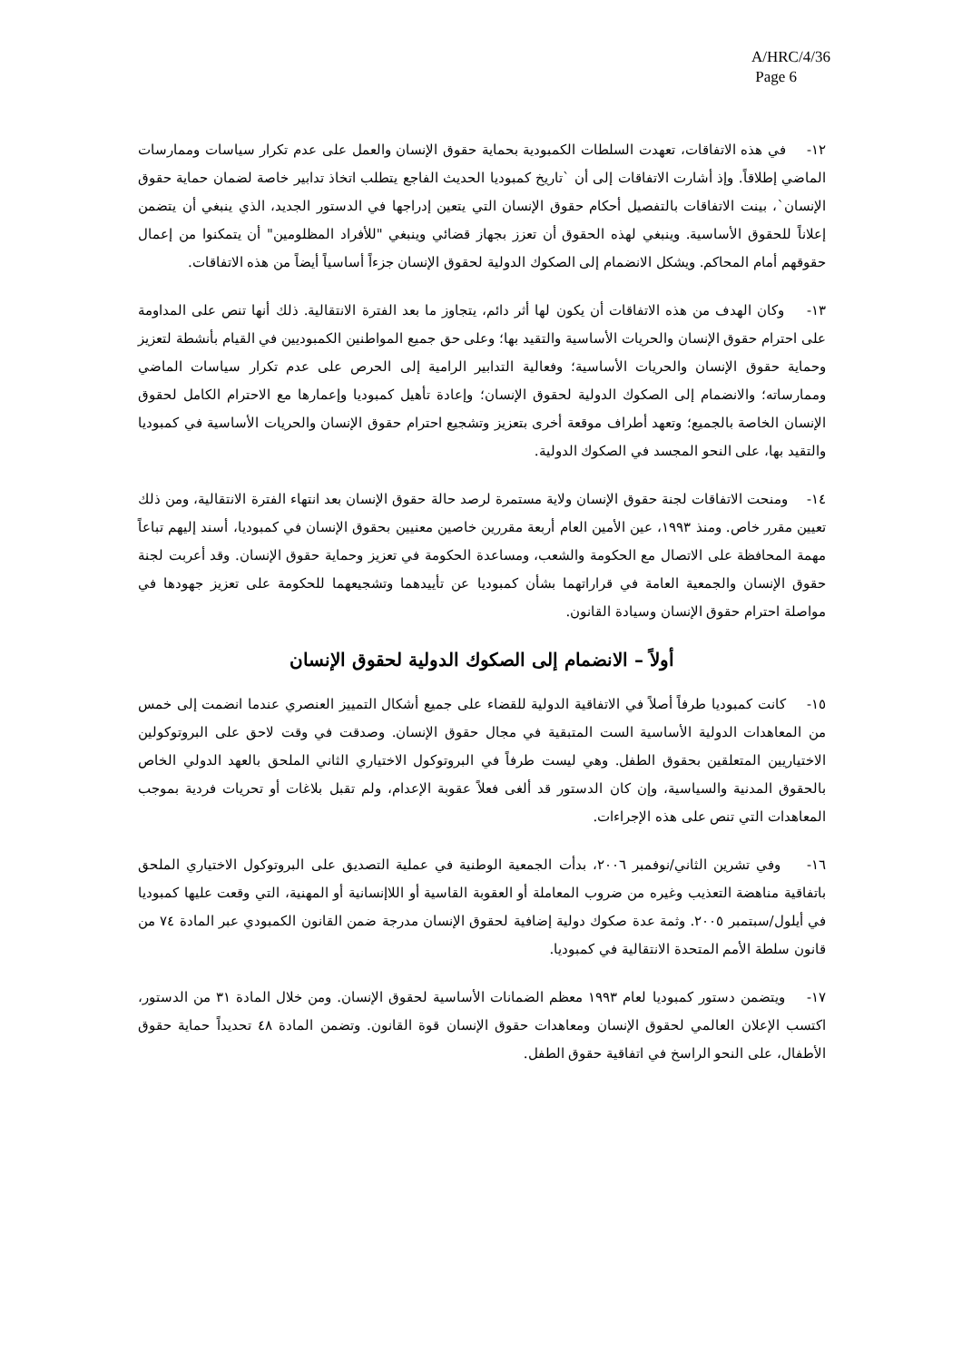A/HRC/4/36
Page 6
١٢- في هذه الاتفاقات، تعهدت السلطات الكمبودية بحماية حقوق الإنسان والعمل على عدم تكرار سياسات وممارسات الماضي إطلاقاً. وإذ أشارت الاتفاقات إلى أن `تاريخ كمبوديا الحديث الفاجع يتطلب اتخاذ تدابير خاصة لضمان حماية حقوق الإنسان`، بينت الاتفاقات بالتفصيل أحكام حقوق الإنسان التي يتعين إدراجها في الدستور الجديد، الذي ينبغي أن يتضمن إعلاناً للحقوق الأساسية. وينبغي لهذه الحقوق أن تعزز بجهاز قضائي وينبغي "للأفراد المظلومين" أن يتمكنوا من إعمال حقوقهم أمام المحاكم. ويشكل الانضمام إلى الصكوك الدولية لحقوق الإنسان جزءاً أساسياً أيضاً من هذه الاتفاقات.
١٣- وكان الهدف من هذه الاتفاقات أن يكون لها أثر دائم، يتجاوز ما بعد الفترة الانتقالية. ذلك أنها تنص على المداومة على احترام حقوق الإنسان والحريات الأساسية والتقيد بها؛ وعلى حق جميع المواطنين الكمبوديين في القيام بأنشطة لتعزيز وحماية حقوق الإنسان والحريات الأساسية؛ وفعالية التدابير الرامية إلى الحرص على عدم تكرار سياسات الماضي وممارساته؛ والانضمام إلى الصكوك الدولية لحقوق الإنسان؛ وإعادة تأهيل كمبوديا وإعمارها مع الاحترام الكامل لحقوق الإنسان الخاصة بالجميع؛ وتعهد أطراف موقعة أخرى بتعزيز وتشجيع احترام حقوق الإنسان والحريات الأساسية في كمبوديا والتقيد بها، على النحو المجسد في الصكوك الدولية.
١٤- ومنحت الاتفاقات لجنة حقوق الإنسان ولاية مستمرة لرصد حالة حقوق الإنسان بعد انتهاء الفترة الانتقالية، ومن ذلك تعيين مقرر خاص. ومنذ ١٩٩٣، عين الأمين العام أربعة مقررين خاصين معنيين بحقوق الإنسان في كمبوديا، أسند إليهم تباعاً مهمة المحافظة على الاتصال مع الحكومة والشعب، ومساعدة الحكومة في تعزيز وحماية حقوق الإنسان. وقد أعربت لجنة حقوق الإنسان والجمعية العامة في قراراتهما بشأن كمبوديا عن تأييدهما وتشجيعهما للحكومة على تعزيز جهودها في مواصلة احترام حقوق الإنسان وسيادة القانون.
أولاً – الانضمام إلى الصكوك الدولية لحقوق الإنسان
١٥- كانت كمبوديا طرفاً أصلاً في الاتفاقية الدولية للقضاء على جميع أشكال التمييز العنصري عندما انضمت إلى خمس من المعاهدات الدولية الأساسية الست المتبقية في مجال حقوق الإنسان. وصدقت في وقت لاحق على البروتوكولين الاختياريين المتعلقين بحقوق الطفل. وهي ليست طرفاً في البروتوكول الاختياري الثاني الملحق بالعهد الدولي الخاص بالحقوق المدنية والسياسية، وإن كان الدستور قد ألغى فعلاً عقوبة الإعدام، ولم تقبل بلاغات أو تحريات فردية بموجب المعاهدات التي تنص على هذه الإجراءات.
١٦- وفي تشرين الثاني/نوفمبر ٢٠٠٦، بدأت الجمعية الوطنية في عملية التصديق على البروتوكول الاختياري الملحق باتفاقية مناهضة التعذيب وغيره من ضروب المعاملة أو العقوبة القاسية أو اللاإنسانية أو المهنية، التي وقعت عليها كمبوديا في أيلول/سبتمبر ٢٠٠٥. وثمة عدة صكوك دولية إضافية لحقوق الإنسان مدرجة ضمن القانون الكمبودي عبر المادة ٧٤ من قانون سلطة الأمم المتحدة الانتقالية في كمبوديا.
١٧- ويتضمن دستور كمبوديا لعام ١٩٩٣ معظم الضمانات الأساسية لحقوق الإنسان. ومن خلال المادة ٣١ من الدستور، اكتسب الإعلان العالمي لحقوق الإنسان ومعاهدات حقوق الإنسان قوة القانون. وتضمن المادة ٤٨ تحديداً حماية حقوق الأطفال، على النحو الراسخ في اتفاقية حقوق الطفل.